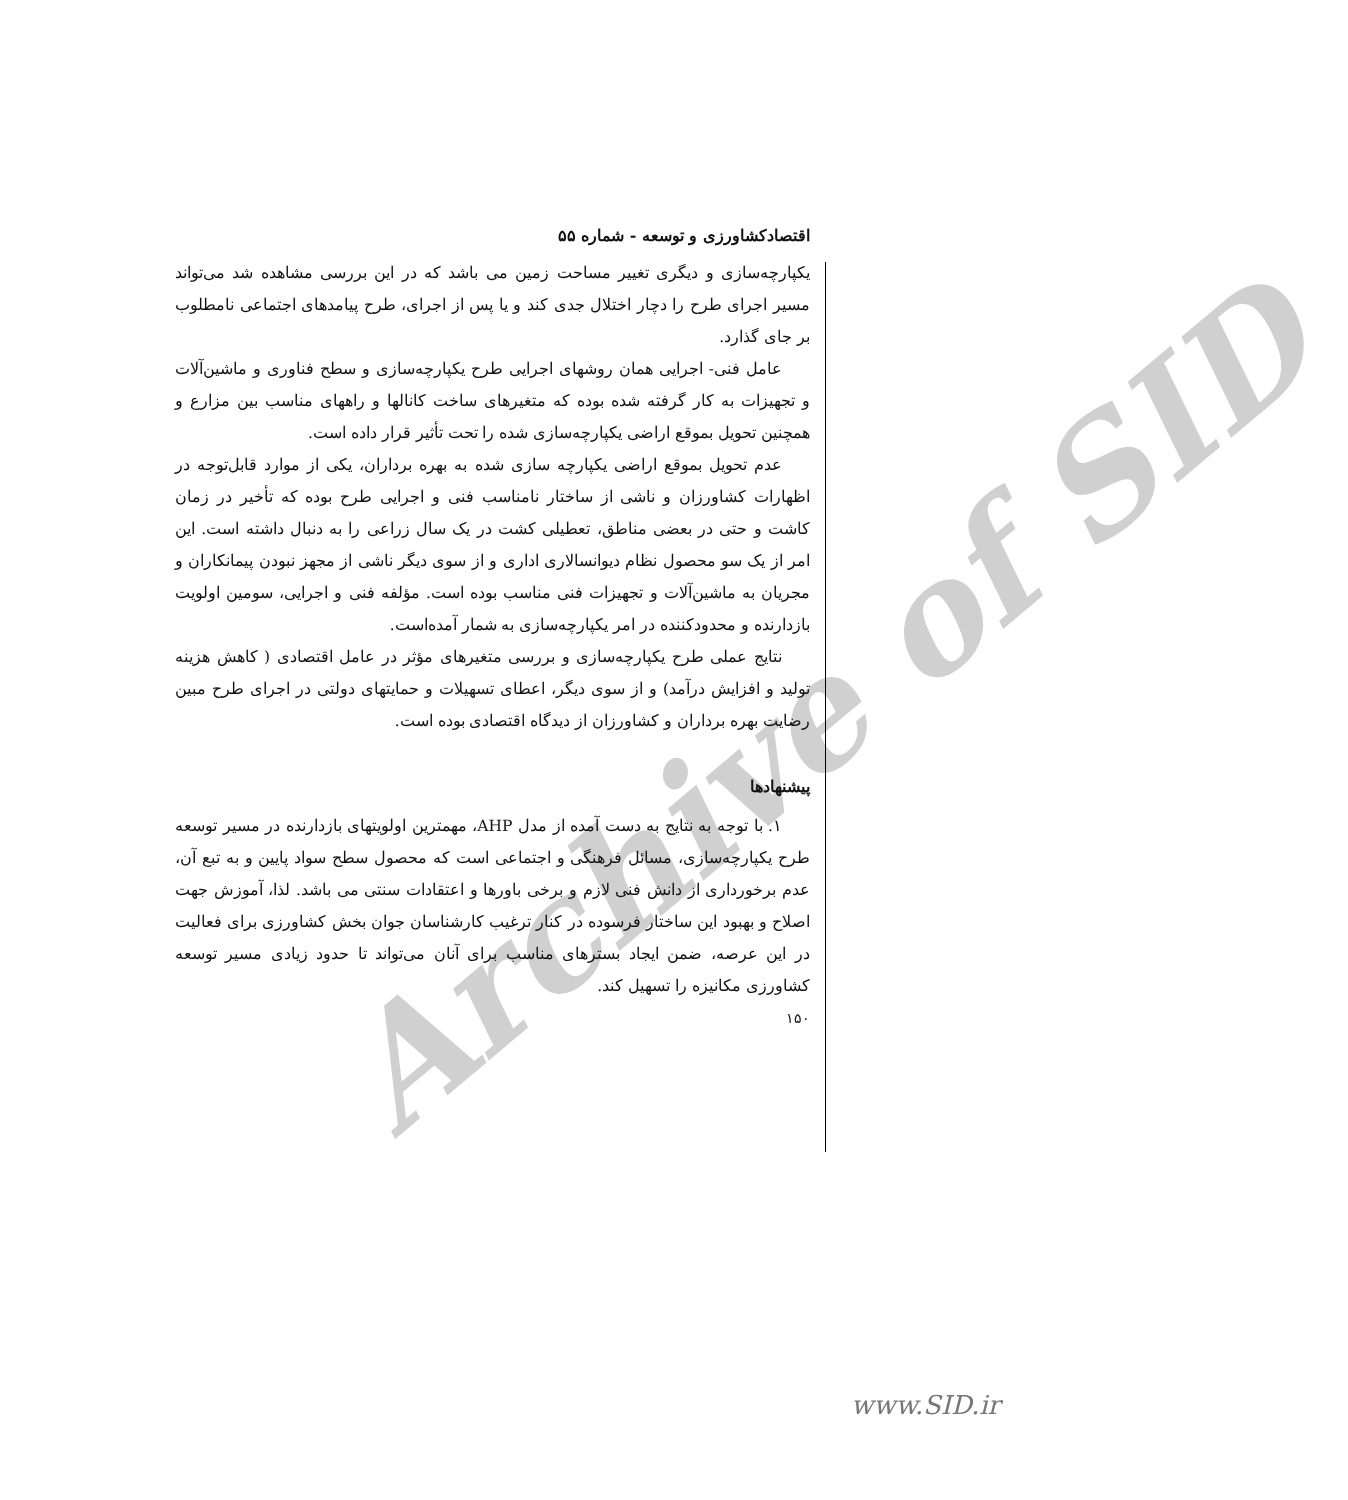Archive of SID
اقتصادکشاورزی و توسعه - شماره ۵۵
یکپارچه‌سازی و دیگری تغییر مساحت زمین می باشد که در این بررسی مشاهده شد می‌تواند مسیر اجرای طرح را دچار اختلال جدی کند و یا پس از اجرای، طرح پیامدهای اجتماعی نامطلوب بر جای گذارد.
عامل فنی- اجرایی همان روشهای اجرایی طرح یکپارچه‌سازی و سطح فناوری و ماشین‌آلات و تجهیزات به کار گرفته شده بوده که متغیرهای ساخت کانالها و راههای مناسب بین مزارع و همچنین تحویل بموقع اراضی یکپارچه‌سازی شده را تحت تأثیر قرار داده است.
عدم تحویل بموقع اراضی یکپارچه سازی شده به بهره برداران، یکی از موارد قابل‌توجه در اظهارات کشاورزان و ناشی از ساختار نامناسب فنی و اجرایی طرح بوده که تأخیر در زمان کاشت و حتی در بعضی مناطق، تعطیلی کشت در یک سال زراعی را به دنبال داشته است. این امر از یک سو محصول نظام دیوانسالاری اداری و از سوی دیگر ناشی از مجهز نبودن پیمانکاران و مجریان به ماشین‌آلات و تجهیزات فنی مناسب بوده است. مؤلفه فنی و اجرایی، سومین اولویت بازدارنده و محدودکننده در امر یکپارچه‌سازی به شمار آمده‌است.
نتایج عملی طرح یکپارچه‌سازی و بررسی متغیرهای مؤثر در عامل اقتصادی ( کاهش هزینه تولید و افزایش درآمد) و از سوی دیگر، اعطای تسهیلات و حمایتهای دولتی در اجرای طرح مبین رضایت بهره برداران و کشاورزان از دیدگاه اقتصادی بوده است.
پیشنهادها
۱. با توجه به نتایج به دست آمده از مدل AHP، مهمترین اولویتهای بازدارنده در مسیر توسعه طرح یکپارچه‌سازی، مسائل فرهنگی و اجتماعی است که محصول سطح سواد پایین و به تبع آن، عدم برخورداری از دانش فنی لازم و برخی باورها و اعتقادات سنتی می باشد. لذا، آموزش جهت اصلاح و بهبود این ساختار فرسوده در کنار ترغیب کارشناسان جوان بخش کشاورزی برای فعالیت در این عرصه، ضمن ایجاد بسترهای مناسب برای آنان می‌تواند تا حدود زیادی مسیر توسعه کشاورزی مکانیزه را تسهیل کند.
۱۵۰
www.SID.ir